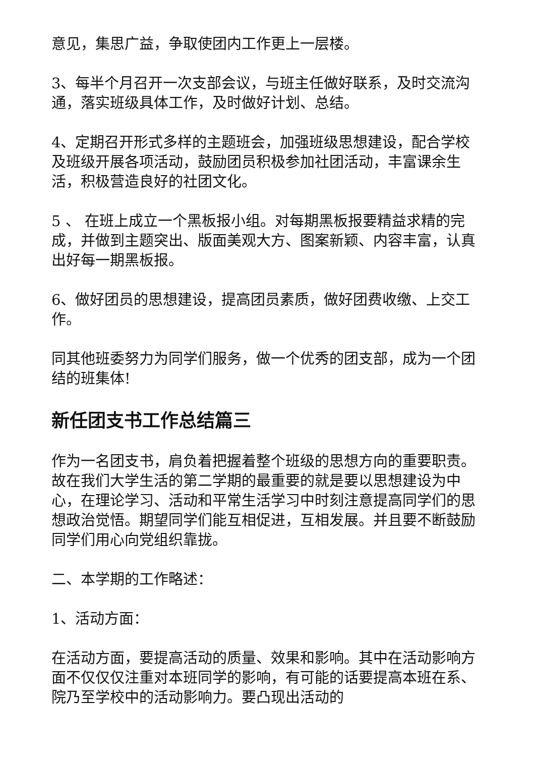意见，集思广益，争取使团内工作更上一层楼。
3、每半个月召开一次支部会议，与班主任做好联系，及时交流沟通，落实班级具体工作，及时做好计划、总结。
4、定期召开形式多样的主题班会，加强班级思想建设，配合学校及班级开展各项活动，鼓励团员积极参加社团活动，丰富课余生活，积极营造良好的社团文化。
5 、 在班上成立一个黑板报小组。对每期黑板报要精益求精的完成，并做到主题突出、版面美观大方、图案新颖、内容丰富，认真出好每一期黑板报。
6、做好团员的思想建设，提高团员素质，做好团费收缴、上交工作。
同其他班委努力为同学们服务，做一个优秀的团支部，成为一个团结的班集体!
新任团支书工作总结篇三
作为一名团支书，肩负着把握着整个班级的思想方向的重要职责。故在我们大学生活的第二学期的最重要的就是要以思想建设为中心，在理论学习、活动和平常生活学习中时刻注意提高同学们的思想政治觉悟。期望同学们能互相促进，互相发展。并且要不断鼓励同学们用心向党组织靠拢。
二、本学期的工作略述：
1、活动方面：
在活动方面，要提高活动的质量、效果和影响。其中在活动影响方面不仅仅仅注重对本班同学的影响，有可能的话要提高本班在系、院乃至学校中的活动影响力。要凸现出活动的